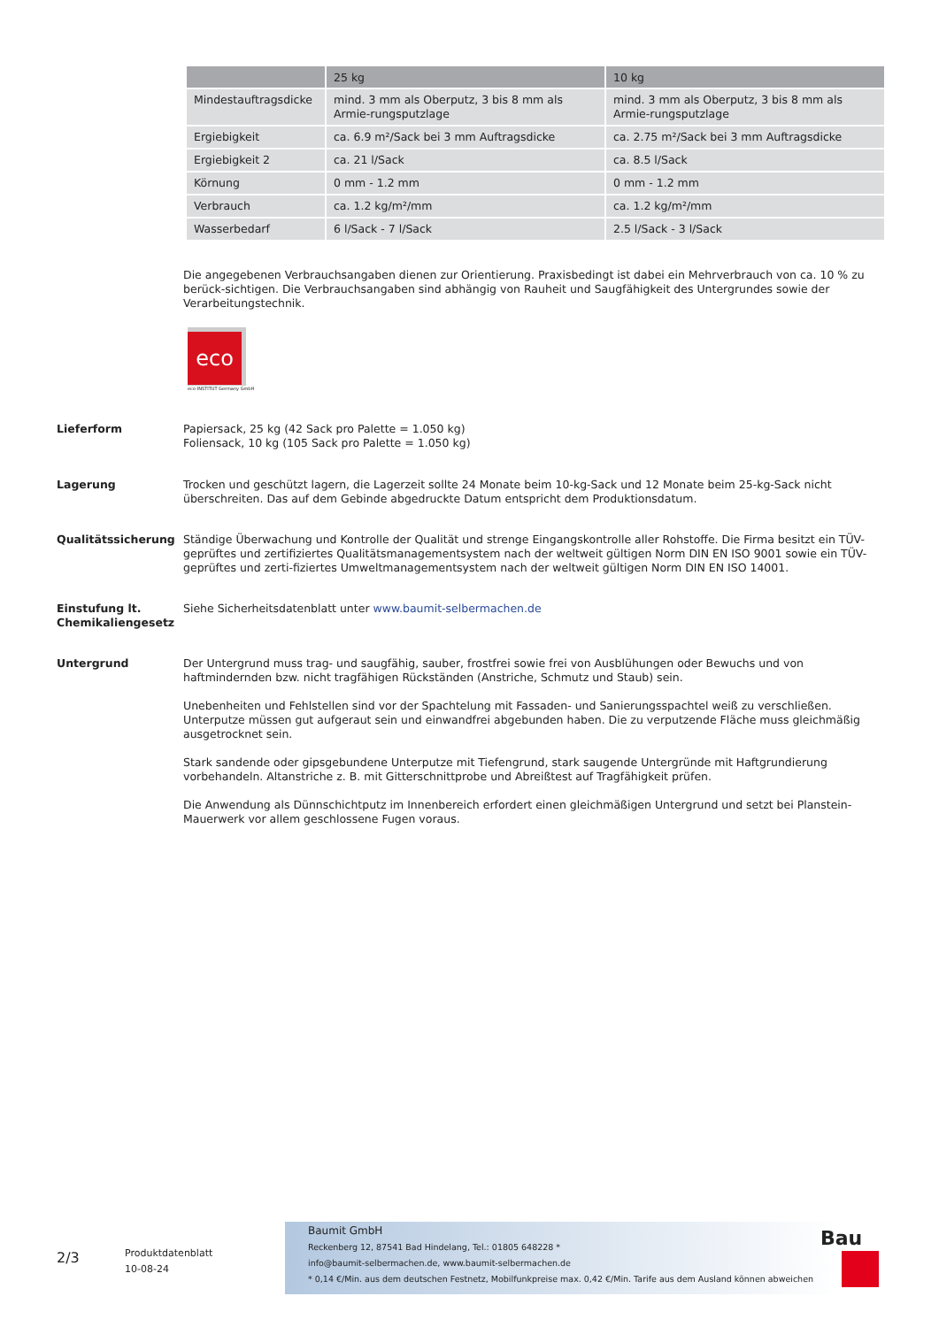| | 25 kg | 10 kg |
| --- | --- | --- |
| Mindestauftragsdicke | mind. 3 mm als Oberputz, 3 bis 8 mm als Armie-rungsputzlage | mind. 3 mm als Oberputz, 3 bis 8 mm als Armie-rungsputzlage |
| Ergiebigkeit | ca. 6.9 m²/Sack bei 3 mm Auftragsdicke | ca. 2.75 m²/Sack bei 3 mm Auftragsdicke |
| Ergiebigkeit 2 | ca. 21 l/Sack | ca. 8.5 l/Sack |
| Körnung | 0 mm - 1.2 mm | 0 mm - 1.2 mm |
| Verbrauch | ca. 1.2 kg/m²/mm | ca. 1.2 kg/m²/mm |
| Wasserbedarf | 6 l/Sack - 7 l/Sack | 2.5 l/Sack - 3 l/Sack |
Die angegebenen Verbrauchsangaben dienen zur Orientierung. Praxisbedingt ist dabei ein Mehrverbrauch von ca. 10 % zu berück-sichtigen. Die Verbrauchsangaben sind abhängig von Rauheit und Saugfähigkeit des Untergrundes sowie der Verarbeitungstechnik.
eco
eco-INSTITUT Germany GmbH
Lieferform Papiersack, 25 kg (42 Sack pro Palette = 1.050 kg)
Foliensack, 10 kg (105 Sack pro Palette = 1.050 kg)
Lagerung Trocken und geschützt lagern, die Lagerzeit sollte 24 Monate beim 10-kg-Sack und 12 Monate beim 25-kg-Sack nicht überschreiten. Das auf dem Gebinde abgedruckte Datum entspricht dem Produktionsdatum.
Qualitätssicherung Ständige Überwachung und Kontrolle der Qualität und strenge Eingangskontrolle aller Rohstoffe. Die Firma besitzt ein TÜV-geprüftes und zertifiziertes Qualitätsmanagementsystem nach der weltweit gültigen Norm DIN EN ISO 9001 sowie ein TÜV-geprüftes und zerti-fiziertes Umweltmanagementsystem nach der weltweit gültigen Norm DIN EN ISO 14001.
Einstufung lt. Chemikaliengesetz
Siehe Sicherheitsdatenblatt unter www.baumit-selbermachen.de
Untergrund Der Untergrund muss trag- und saugfähig, sauber, frostfrei sowie frei von Ausblühungen oder Bewuchs und von haftmindernden bzw. nicht tragfähigen Rückständen (Anstriche, Schmutz und Staub) sein.
Unebenheiten und Fehlstellen sind vor der Spachtelung mit Fassaden- und Sanierungsspachtel weiß zu verschließen. Unterputze müssen gut aufgeraut sein und einwandfrei abgebunden haben. Die zu verputzende Fläche muss gleichmäßig ausgetrocknet sein.
Stark sandende oder gipsgebundene Unterputze mit Tiefengrund, stark saugende Untergründe mit Haftgrundierung vorbehandeln. Altanstriche z. B. mit Gitterschnittprobe und Abreißtest auf Tragfähigkeit prüfen.
Die Anwendung als Dünnschichtputz im Innenbereich erfordert einen gleichmäßigen Untergrund und setzt bei Planstein-Mauerwerk vor allem geschlossene Fugen voraus.
2/3
Produktdatenblatt
10-08-24
Baumit GmbH
Reckenberg 12, 87541 Bad Hindelang, Tel.: 01805 648228 *
info@baumit-selbermachen.de, www.baumit-selbermachen.de
* 0,14 €/Min. aus dem deutschen Festnetz, Mobilfunkpreise max. 0,42 €/Min. Tarife aus dem Ausland können abweichen
Bau